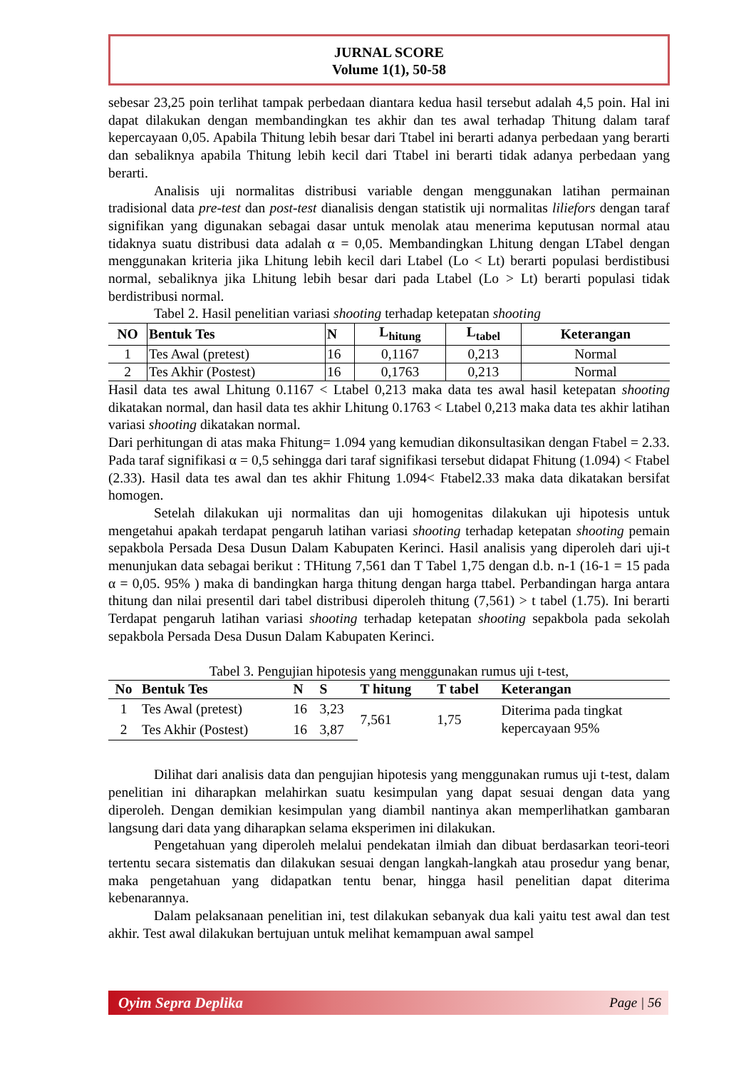JURNAL SCORE
Volume 1(1), 50-58
sebesar 23,25 poin terlihat tampak perbedaan diantara kedua hasil tersebut adalah 4,5 poin. Hal ini dapat dilakukan dengan membandingkan tes akhir dan tes awal terhadap Thitung dalam taraf kepercayaan 0,05. Apabila Thitung lebih besar dari Ttabel ini berarti adanya perbedaan yang berarti dan sebaliknya apabila Thitung lebih kecil dari Ttabel ini berarti tidak adanya perbedaan yang berarti.
Analisis uji normalitas distribusi variable dengan menggunakan latihan permainan tradisional data pre-test dan post-test dianalisis dengan statistik uji normalitas liliefors dengan taraf signifikan yang digunakan sebagai dasar untuk menolak atau menerima keputusan normal atau tidaknya suatu distribusi data adalah α = 0,05. Membandingkan Lhitung dengan LTabel dengan menggunakan kriteria jika Lhitung lebih kecil dari Ltabel (Lo < Lt) berarti populasi berdistibusi normal, sebaliknya jika Lhitung lebih besar dari pada Ltabel (Lo > Lt) berarti populasi tidak berdistribusi normal.
Tabel 2. Hasil penelitian variasi shooting terhadap ketepatan shooting
| NO | Bentuk Tes | N | L<sub>hitung</sub> | L<sub>tabel</sub> | Keterangan |
| --- | --- | --- | --- | --- | --- |
| 1 | Tes Awal (pretest) | 16 | 0,1167 | 0,213 | Normal |
| 2 | Tes Akhir (Postest) | 16 | 0,1763 | 0,213 | Normal |
Hasil data tes awal Lhitung 0.1167 < Ltabel 0,213 maka data tes awal hasil ketepatan shooting dikatakan normal, dan hasil data tes akhir Lhitung 0.1763 < Ltabel 0,213 maka data tes akhir latihan variasi shooting dikatakan normal.
Dari perhitungan di atas maka Fhitung= 1.094 yang kemudian dikonsultasikan dengan Ftabel = 2.33. Pada taraf signifikasi α = 0,5 sehingga dari taraf signifikasi tersebut didapat Fhitung (1.094) < Ftabel (2.33). Hasil data tes awal dan tes akhir Fhitung 1.094< Ftabel2.33 maka data dikatakan bersifat homogen.
Setelah dilakukan uji normalitas dan uji homogenitas dilakukan uji hipotesis untuk mengetahui apakah terdapat pengaruh latihan variasi shooting terhadap ketepatan shooting pemain sepakbola Persada Desa Dusun Dalam Kabupaten Kerinci. Hasil analisis yang diperoleh dari uji-t menunjukan data sebagai berikut : THitung 7,561 dan T Tabel 1,75 dengan d.b. n-1 (16-1 = 15 pada α = 0,05. 95% ) maka di bandingkan harga thitung dengan harga ttabel. Perbandingan harga antara thitung dan nilai presentil dari tabel distribusi diperoleh thitung (7,561) > t tabel (1.75). Ini berarti Terdapat pengaruh latihan variasi shooting terhadap ketepatan shooting sepakbola pada sekolah sepakbola Persada Desa Dusun Dalam Kabupaten Kerinci.
Tabel 3. Pengujian hipotesis yang menggunakan rumus uji t-test,
| No | Bentuk Tes | N | S | T hitung | T tabel | Keterangan |
| --- | --- | --- | --- | --- | --- | --- |
| 1 | Tes Awal (pretest) | 16 | 3,23 | 7,561 | 1,75 | Diterima pada tingkat kepercayaan 95% |
| 2 | Tes Akhir (Postest) | 16 | 3,87 | | | |
Dilihat dari analisis data dan pengujian hipotesis yang menggunakan rumus uji t-test, dalam penelitian ini diharapkan melahirkan suatu kesimpulan yang dapat sesuai dengan data yang diperoleh. Dengan demikian kesimpulan yang diambil nantinya akan memperlihatkan gambaran langsung dari data yang diharapkan selama eksperimen ini dilakukan.
Pengetahuan yang diperoleh melalui pendekatan ilmiah dan dibuat berdasarkan teori-teori tertentu secara sistematis dan dilakukan sesuai dengan langkah-langkah atau prosedur yang benar, maka pengetahuan yang didapatkan tentu benar, hingga hasil penelitian dapat diterima kebenarannya.
Dalam pelaksanaan penelitian ini, test dilakukan sebanyak dua kali yaitu test awal dan test akhir. Test awal dilakukan bertujuan untuk melihat kemampuan awal sampel
Oyim Sepra Deplika Page | 56